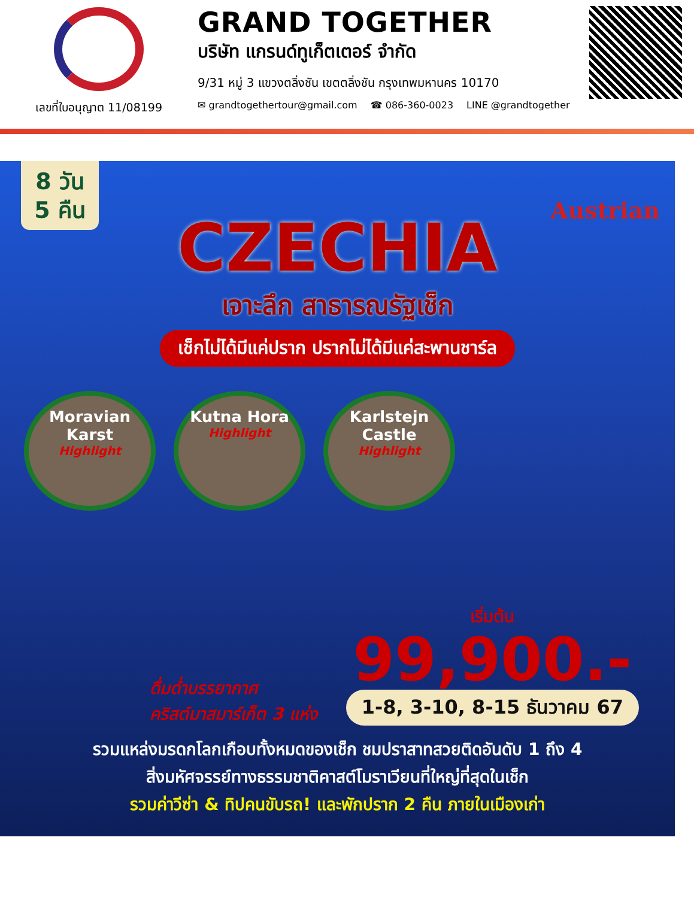เลขที่ใบอนุญาต 11/08199
GRAND TOGETHER
บริษัท แกรนด์ทูเก็ตเตอร์ จำกัด
9/31 หมู่ 3 แขวงตลิ่งชัน เขตตลิ่งชัน กรุงเทพมหานคร 10170
✉ grandtogethertour@gmail.com ☎ 086-360-0023 LINE @grandtogether
8 วัน
5 คืน
Austrian
CZECHIA
เจาะลึก สาธารณรัฐเช็ก
เช็กไม่ได้มีแค่ปราก ปรากไม่ได้มีแค่สะพานชาร์ล
Moravian Karst
Highlight
Kutna Hora
Highlight
Karlstejn Castle
Highlight
ดื่มด่ำบรรยากาศ
คริสต์มาสมาร์เก็ต 3 แห่ง
เริ่มต้น
99,900.-
1-8, 3-10, 8-15 ธันวาคม 67
รวมแหล่งมรดกโลกเกือบทั้งหมดของเช็ก ชมปราสาทสวยติดอันดับ 1 ถึง 4
สิ่งมหัศจรรย์ทางธรรมชาติคาสต์โมราเวียนที่ใหญ่ที่สุดในเช็ก
รวมค่าวีซ่า & ทิปคนขับรถ! และพักปราก 2 คืน ภายในเมืองเก่า